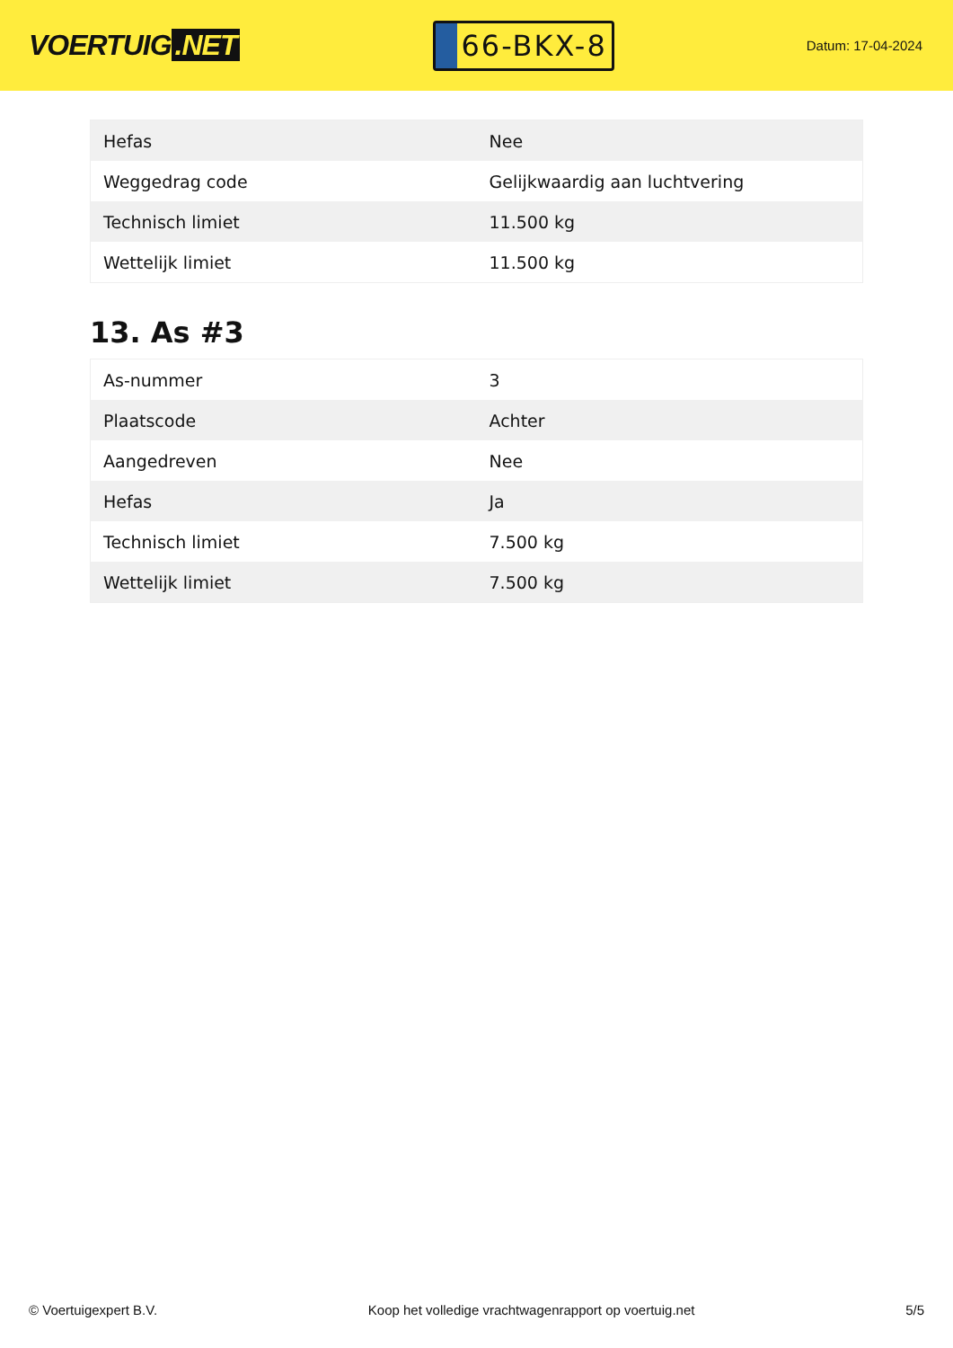VOERTUIG.NET
66-BKX-8
Datum: 17-04-2024
| Hefas | Nee |
| Weggedrag code | Gelijkwaardig aan luchtvering |
| Technisch limiet | 11.500 kg |
| Wettelijk limiet | 11.500 kg |
13. As #3
| As-nummer | 3 |
| Plaatscode | Achter |
| Aangedreven | Nee |
| Hefas | Ja |
| Technisch limiet | 7.500 kg |
| Wettelijk limiet | 7.500 kg |
© Voertuigexpert B.V. Koop het volledige vrachtwagenrapport op voertuig.net 5/5